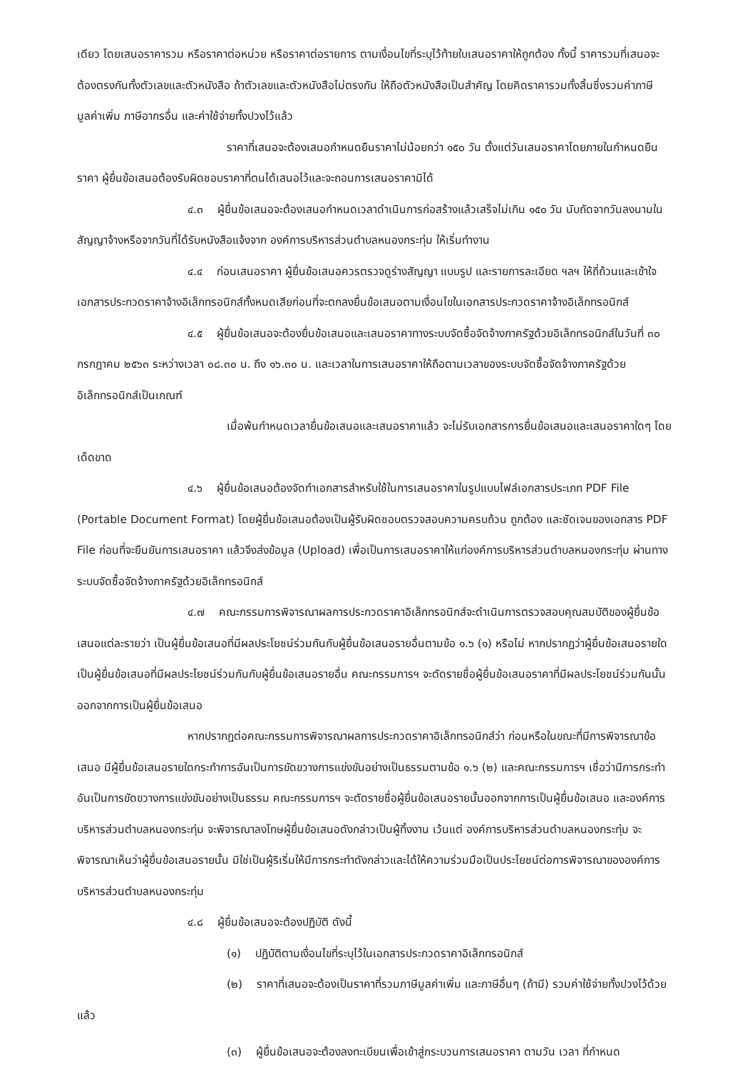เดียว โดยเสนอราคารวม หรือราคาต่อหน่วย หรือราคาต่อรายการ ตามเงื่อนไขที่ระบุไว้ท้ายใบเสนอราคาให้ถูกต้อง ทั้งนี้ ราคารวมที่เสนอจะต้องตรงกันทั้งตัวเลขและตัวหนังสือ ถ้าตัวเลขและตัวหนังสือไม่ตรงกัน ให้ถือตัวหนังสือเป็นสำคัญ โดยคิดราคารวมทั้งสิ้นซึ่งรวมค่าภาษีมูลค่าเพิ่ม ภาษีอากรอื่น และค่าใช้จ่ายทั้งปวงไว้แล้ว
ราคาที่เสนอจะต้องเสนอกำหนดยืนราคาไม่น้อยกว่า ๑๕๐ วัน ตั้งแต่วันเสนอราคาโดยภายในกำหนดยืนราคา ผู้ยื่นข้อเสนอต้องรับผิดชอบราคาที่ตนได้เสนอไว้และจะถอนการเสนอราคามิได้
๔.๓ ผู้ยื่นข้อเสนอจะต้องเสนอกำหนดเวลาดำเนินการก่อสร้างแล้วเสร็จไม่เกิน ๑๕๐ วัน นับถัดจากวันลงนามในสัญญาจ้างหรือจากวันที่ได้รับหนังสือแจ้งจาก องค์การบริหารส่วนตำบลหนองกระทุ่ม ให้เริ่มทำงาน
๔.๔ ก่อนเสนอราคา ผู้ยื่นข้อเสนอควรตรวจดูร่างสัญญา แบบรูป และรายการละเอียด ฯลฯ ให้ถี่ถ้วนและเข้าใจเอกสารประกวดราคาจ้างอิเล็กทรอนิกส์ทั้งหมดเสียก่อนที่จะตกลงยื่นข้อเสนอตามเงื่อนไขในเอกสารประกวดราคาจ้างอิเล็กทรอนิกส์
๔.๕ ผู้ยื่นข้อเสนอจะต้องยื่นข้อเสนอและเสนอราคาทางระบบจัดซื้อจัดจ้างภาครัฐด้วยอิเล็กทรอนิกส์ในวันที่ ๓๐ กรกฎาคม ๒๕๖๓ ระหว่างเวลา ๐๘.๓๐ น. ถึง ๑๖.๓๐ น. และเวลาในการเสนอราคาให้ถือตามเวลาของระบบจัดซื้อจัดจ้างภาครัฐด้วยอิเล็กทรอนิกส์เป็นเกณฑ์
เมื่อพ้นกำหนดเวลายื่นข้อเสนอและเสนอราคาแล้ว จะไม่รับเอกสารการยื่นข้อเสนอและเสนอราคาใดๆ โดยเด็ดขาด
๔.๖ ผู้ยื่นข้อเสนอต้องจัดทำเอกสารสำหรับใช้ในการเสนอราคาในรูปแบบไฟล์เอกสารประเภท PDF File (Portable Document Format) โดยผู้ยื่นข้อเสนอต้องเป็นผู้รับผิดชอบตรวจสอบความครบถ้วน ถูกต้อง และชัดเจนของเอกสาร PDF File ก่อนที่จะยืนยันการเสนอราคา แล้วจึงส่งข้อมูล (Upload) เพื่อเป็นการเสนอราคาให้แก่องค์การบริหารส่วนตำบลหนองกระทุ่ม ผ่านทางระบบจัดซื้อจัดจ้างภาครัฐด้วยอิเล็กทรอนิกส์
๔.๗ คณะกรรมการพิจารณาผลการประกวดราคาอิเล็กทรอนิกส์จะดำเนินการตรวจสอบคุณสมบัติของผู้ยื่นข้อเสนอแต่ละรายว่า เป็นผู้ยื่นข้อเสนอที่มีผลประโยชน์ร่วมกันกับผู้ยื่นข้อเสนอรายอื่นตามข้อ ๑.๖ (๑) หรือไม่ หากปรากฏว่าผู้ยื่นข้อเสนอรายใดเป็นผู้ยื่นข้อเสนอที่มีผลประโยชน์ร่วมกันกับผู้ยื่นข้อเสนอรายอื่น คณะกรรมการฯ จะตัดรายชื่อผู้ยื่นข้อเสนอราคาที่มีผลประโยชน์ร่วมกันนั้นออกจากการเป็นผู้ยื่นข้อเสนอ
หากปรากฏต่อคณะกรรมการพิจารณาผลการประกวดราคาอิเล็กทรอนิกส์ว่า ก่อนหรือในขณะที่มีการพิจารณาข้อเสนอ มีผู้ยื่นข้อเสนอรายใดกระทำการอันเป็นการขัดขวางการแข่งขันอย่างเป็นธรรมตามข้อ ๑.๖ (๒) และคณะกรรมการฯ เชื่อว่ามีการกระทำอันเป็นการขัดขวางการแข่งขันอย่างเป็นธรรม คณะกรรมการฯ จะตัดรายชื่อผู้ยื่นข้อเสนอรายนั้นออกจากการเป็นผู้ยื่นข้อเสนอ และองค์การบริหารส่วนตำบลหนองกระทุ่ม จะพิจารณาลงโทษผู้ยื่นข้อเสนอดังกล่าวเป็นผู้ทิ้งงาน เว้นแต่ องค์การบริหารส่วนตำบลหนองกระทุ่ม จะพิจารณาเห็นว่าผู้ยื่นข้อเสนอรายนั้น มิใช่เป็นผู้ริเริ่มให้มีการกระทำดังกล่าวและได้ให้ความร่วมมือเป็นประโยชน์ต่อการพิจารณาขององค์การบริหารส่วนตำบลหนองกระทุ่ม
๔.๘ ผู้ยื่นข้อเสนอจะต้องปฏิบัติ ดังนี้
(๑) ปฏิบัติตามเงื่อนไขที่ระบุไว้ในเอกสารประกวดราคาอิเล็กทรอนิกส์
(๒) ราคาที่เสนอจะต้องเป็นราคาที่รวมภาษีมูลค่าเพิ่ม และภาษีอื่นๆ (ถ้ามี) รวมค่าใช้จ่ายทั้งปวงไว้ด้วยแล้ว
(๓) ผู้ยื่นข้อเสนอจะต้องลงทะเบียนเพื่อเข้าสู่กระบวนการเสนอราคา ตามวัน เวลา ที่กำหนด